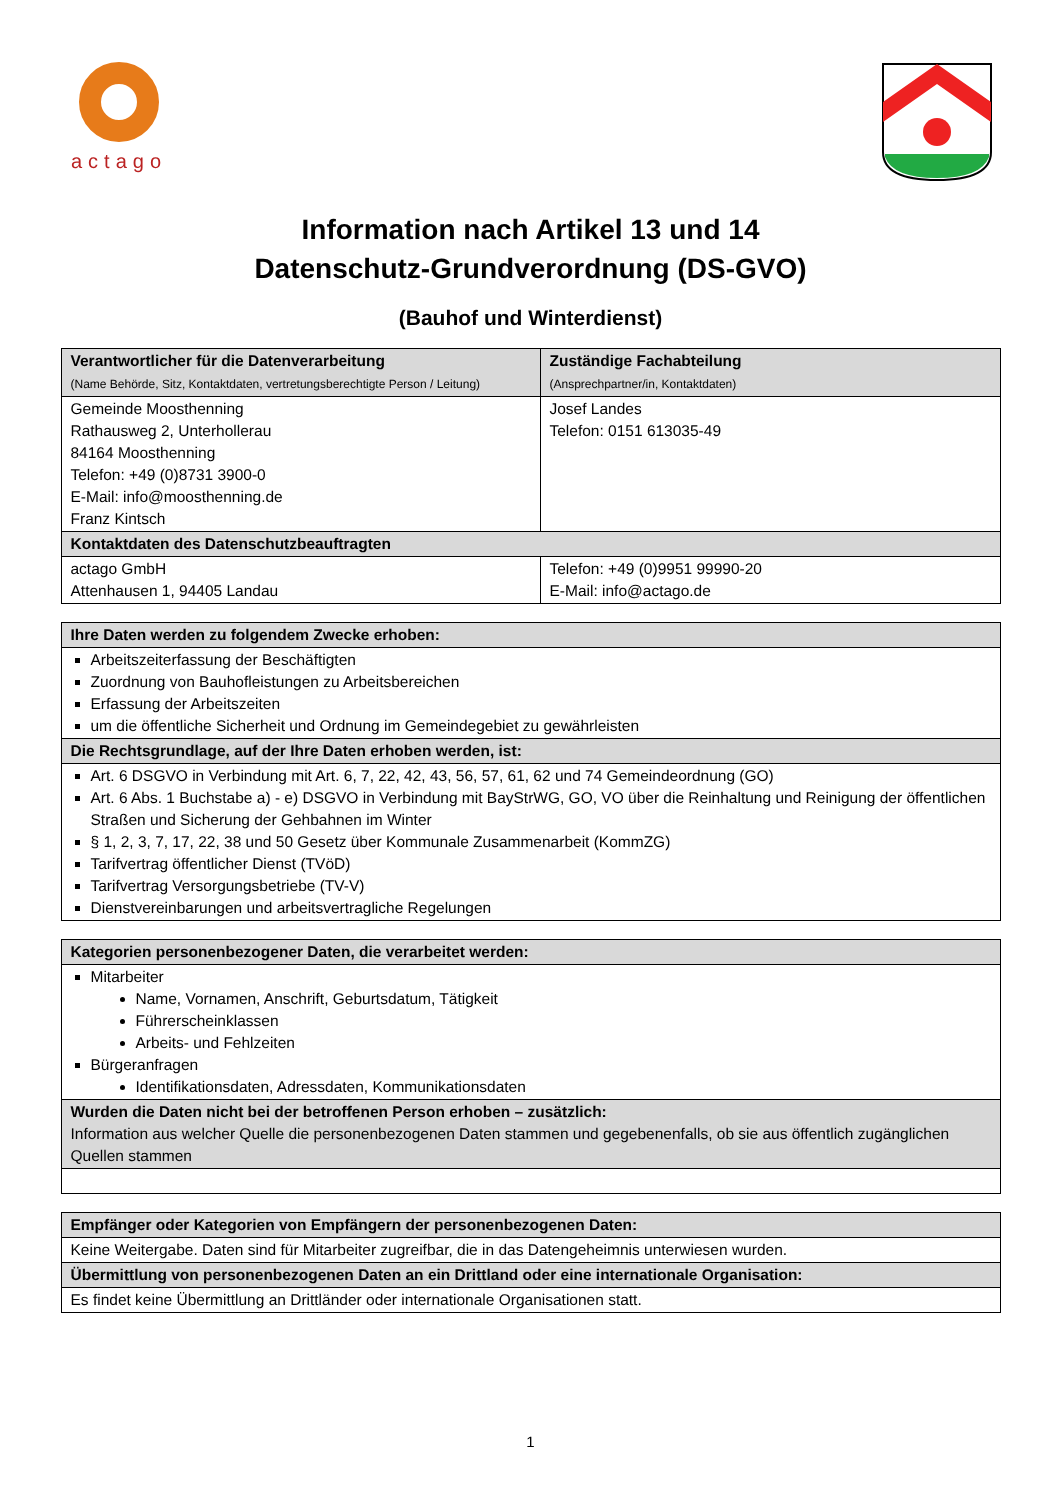actago
Information nach Artikel 13 und 14
Datenschutz-Grundverordnung (DS-GVO)
(Bauhof und Winterdienst)
| Verantwortlicher für die Datenverarbeitung (Name Behörde, Sitz, Kontaktdaten, vertretungsberechtigte Person / Leitung) | Zuständige Fachabteilung (Ansprechpartner/in, Kontaktdaten) |
| --- | --- |
| Gemeinde Moosthenning Rathausweg 2, Unterhollerau 84164 Moosthenning Telefon: +49 (0)8731 3900-0 E-Mail: info@moosthenning.de Franz Kintsch | Josef Landes Telefon: 0151 613035-49 |
| Kontaktdaten des Datenschutzbeauftragten | |
| actago GmbH Attenhausen 1, 94405 Landau | Telefon: +49 (0)9951 99990-20 E-Mail: info@actago.de |
| Ihre Daten werden zu folgendem Zwecke erhoben: |
| --- |
| Arbeitszeiterfassung der Beschäftigten Zuordnung von Bauhofleistungen zu Arbeitsbereichen Erfassung der Arbeitszeiten um die öffentliche Sicherheit und Ordnung im Gemeindegebiet zu gewährleisten |
| Die Rechtsgrundlage, auf der Ihre Daten erhoben werden, ist: |
| Art. 6 DSGVO in Verbindung mit Art. 6, 7, 22, 42, 43, 56, 57, 61, 62 und 74 Gemeindeordnung (GO) Art. 6 Abs. 1 Buchstabe a) - e) DSGVO in Verbindung mit BayStrWG, GO, VO über die Reinhaltung und Reinigung der öffentlichen Straßen und Sicherung der Gehbahnen im Winter § 1, 2, 3, 7, 17, 22, 38 und 50 Gesetz über Kommunale Zusammenarbeit (KommZG) Tarifvertrag öffentlicher Dienst (TVöD) Tarifvertrag Versorgungsbetriebe (TV-V) Dienstvereinbarungen und arbeitsvertragliche Regelungen |
| Kategorien personenbezogener Daten, die verarbeitet werden: |
| --- |
| Mitarbeiter Name, Vornamen, Anschrift, Geburtsdatum, Tätigkeit Führerscheinklassen Arbeits- und Fehlzeiten Bürgeranfragen Identifikationsdaten, Adressdaten, Kommunikationsdaten |
| Wurden die Daten nicht bei der betroffenen Person erhoben – zusätzlich: Information aus welcher Quelle die personenbezogenen Daten stammen und gegebenenfalls, ob sie aus öffentlich zugänglichen Quellen stammen |
| Empfänger oder Kategorien von Empfängern der personenbezogenen Daten: |
| --- |
| Keine Weitergabe. Daten sind für Mitarbeiter zugreifbar, die in das Datengeheimnis unterwiesen wurden. |
| Übermittlung von personenbezogenen Daten an ein Drittland oder eine internationale Organisation: |
| Es findet keine Übermittlung an Drittländer oder internationale Organisationen statt. |
1